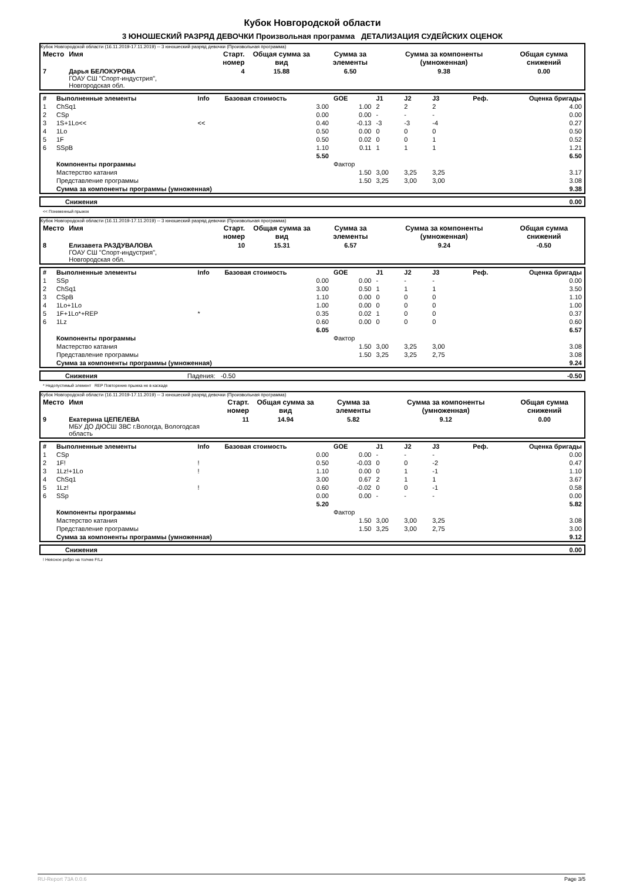Кубок Новгородской области
3 ЮНОШЕСКИЙ РАЗРЯД ДЕВОЧКИ Произвольная программа ДЕТАЛИЗАЦИЯ СУДЕЙСКИХ ОЦЕНОК
Кубок Новгородской области (16.11.2019-17.11.2019) -- 3 юношеский разряд девочки (Произвольная программа)
| Место | Имя | Старт. номер | Общая сумма за вид | Сумма за элементы | Сумма за компоненты (умноженная) | Общая сумма снижений |
| --- | --- | --- | --- | --- | --- | --- |
| 7 | Дарья БЕЛОКУРОВА ГОАУ СШ "Спорт-индустрия", Новгородская обл. | 4 | 15.88 | 6.50 | 9.38 | 0.00 |
| # | Выполненные элементы | Info | Базовая стоимость | GOE | J1 | J2 | J3 | Реф. | Оценка бригады |
| --- | --- | --- | --- | --- | --- | --- | --- | --- | --- |
| 1 | ChSq1 | | 3.00 | 1.00 | 2 | 2 | 2 | | 4.00 |
| 2 | CSp | | 0.00 | 0.00 | - | - | - | | 0.00 |
| 3 | 1S+1Lo<< | << | 0.40 | -0.13 | -3 | -3 | -4 | | 0.27 |
| 4 | 1Lo | | 0.50 | 0.00 | 0 | 0 | 0 | | 0.50 |
| 5 | 1F | | 0.50 | 0.02 | 0 | 0 | 1 | | 0.52 |
| 6 | SSpB | | 1.10 | 0.11 | 1 | 1 | 1 | | 1.21 |
| | | | 5.50 | | | | | | 6.50 |
| | Компоненты программы | | | Фактор | | | | | |
| | Мастерство катания | | | 1.50 | 3,00 | 3,25 | 3,25 | | 3.17 |
| | Представление программы | | | 1.50 | 3,25 | 3,00 | 3,00 | | 3.08 |
| | Сумма за компоненты программы (умноженная) | | | | | | | | 9.38 |
| | Снижения | 0.00 |
<< Пониженный прыжок
Кубок Новгородской области (16.11.2019-17.11.2019) -- 3 юношеский разряд девочки (Произвольная программа)
| Место | Имя | Старт. номер | Общая сумма за вид | Сумма за элементы | Сумма за компоненты (умноженная) | Общая сумма снижений |
| --- | --- | --- | --- | --- | --- | --- |
| 8 | Елизавета РАЗДУВАЛОВА ГОАУ СШ "Спорт-индустрия", Новгородская обл. | 10 | 15.31 | 6.57 | 9.24 | -0.50 |
| # | Выполненные элементы | Info | Базовая стоимость | GOE | J1 | J2 | J3 | Реф. | Оценка бригады |
| --- | --- | --- | --- | --- | --- | --- | --- | --- | --- |
| 1 | SSp | | 0.00 | 0.00 | - | - | - | | 0.00 |
| 2 | ChSq1 | | 3.00 | 0.50 | 1 | 1 | 1 | | 3.50 |
| 3 | CSpB | | 1.10 | 0.00 | 0 | 0 | 0 | | 1.10 |
| 4 | 1Lo+1Lo | | 1.00 | 0.00 | 0 | 0 | 0 | | 1.00 |
| 5 | 1F+1Lo*+REP | * | 0.35 | 0.02 | 1 | 0 | 0 | | 0.37 |
| 6 | 1Lz | | 0.60 | 0.00 | 0 | 0 | 0 | | 0.60 |
| | | | 6.05 | | | | | | 6.57 |
| | Компоненты программы | | | Фактор | | | | | |
| | Мастерство катания | | | 1.50 | 3,00 | 3,25 | 3,00 | | 3.08 |
| | Представление программы | | | 1.50 | 3,25 | 3,25 | 2,75 | | 3.08 |
| | Сумма за компоненты программы (умноженная) | | | | | | | | 9.24 |
| | Снижения | Падения: -0.50 | -0.50 |
* Недопустимый элемент REP Повторение прыжка не в каскаде
Кубок Новгородской области (16.11.2019-17.11.2019) -- 3 юношеский разряд девочки (Произвольная программа)
| Место | Имя | Старт. номер | Общая сумма за вид | Сумма за элементы | Сумма за компоненты (умноженная) | Общая сумма снижений |
| --- | --- | --- | --- | --- | --- | --- |
| 9 | Екатерина ЦЕПЕЛЕВА МБУ ДО ДЮСШ ЗВС г.Вологда, Вологодсая область | 11 | 14.94 | 5.82 | 9.12 | 0.00 |
| # | Выполненные элементы | Info | Базовая стоимость | GOE | J1 | J2 | J3 | Реф. | Оценка бригады |
| --- | --- | --- | --- | --- | --- | --- | --- | --- | --- |
| 1 | CSp | | 0.00 | 0.00 | - | - | - | | 0.00 |
| 2 | 1F! | ! | 0.50 | -0.03 | 0 | 0 | -2 | | 0.47 |
| 3 | 1Lz!+1Lo | ! | 1.10 | 0.00 | 0 | 1 | -1 | | 1.10 |
| 4 | ChSq1 | | 3.00 | 0.67 | 2 | 1 | 1 | | 3.67 |
| 5 | 1Lz! | ! | 0.60 | -0.02 | 0 | 0 | -1 | | 0.58 |
| 6 | SSp | | 0.00 | 0.00 | - | - | - | | 0.00 |
| | | | 5.20 | | | | | | 5.82 |
| | Компоненты программы | | | Фактор | | | | | |
| | Мастерство катания | | | 1.50 | 3,00 | 3,00 | 3,25 | | 3.08 |
| | Представление программы | | | 1.50 | 3,25 | 3,00 | 2,75 | | 3.00 |
| | Сумма за компоненты программы (умноженная) | | | | | | | | 9.12 |
| | Снижения | 0.00 |
! Неясное ребро на толчке F/Lz
RU-Report 73A 0.0.6 Page 3/5